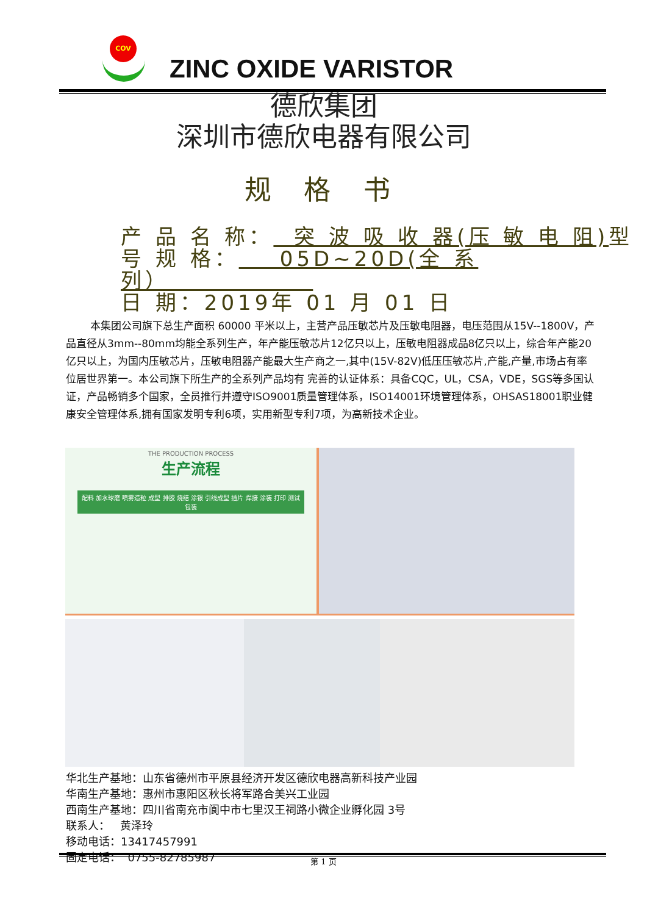COV
ZINC OXIDE VARISTOR
德欣集团
深圳市德欣电器有限公司
规 格 书
产 品 名 称： 突 波 吸 收 器(压 敏 电 阻) 型
号 规 格： 05D~20D(全 系 列）
日 期：2019年 01 月 01 日
本集团公司旗下总生产面积 60000 平米以上，主营产品压敏芯片及压敏电阻器，电压范围从15V--1800V，产品直径从3mm--80mm均能全系列生产，年产能压敏芯片12亿只以上，压敏电阻器成品8亿只以上，综合年产能20亿只以上，为国内压敏芯片，压敏电阻器产能最大生产商之一,其中(15V-82V)低压压敏芯片,产能,产量,市场占有率位居世界第一。本公司旗下所生产的全系列产品均有 完善的认证体系：具备CQC，UL，CSA，VDE，SGS等多国认证，产品畅销多个国家，全员推行并遵守ISO9001质量管理体系，ISO14001环境管理体系，OHSAS18001职业健康安全管理体系,拥有国家发明专利6项，实用新型专利7项，为高新技术企业。
THE PRODUCTION PROCESS
生产流程
配料 加水球磨 喷雾造粒 成型 排胶 烧结 涂银 引线成型 插片 焊接 涂装 打印 测试 包装
华北生产基地：山东省德州市平原县经济开发区德欣电器高新科技产业园
华南生产基地：惠州市惠阳区秋长将军路合美兴工业园
西南生产基地：四川省南充市阆中市七里汉王祠路小微企业孵化园 3号
联系人： 黄泽玲
移动电话：13417457991
固定电话： 0755-82785987
第 1 页